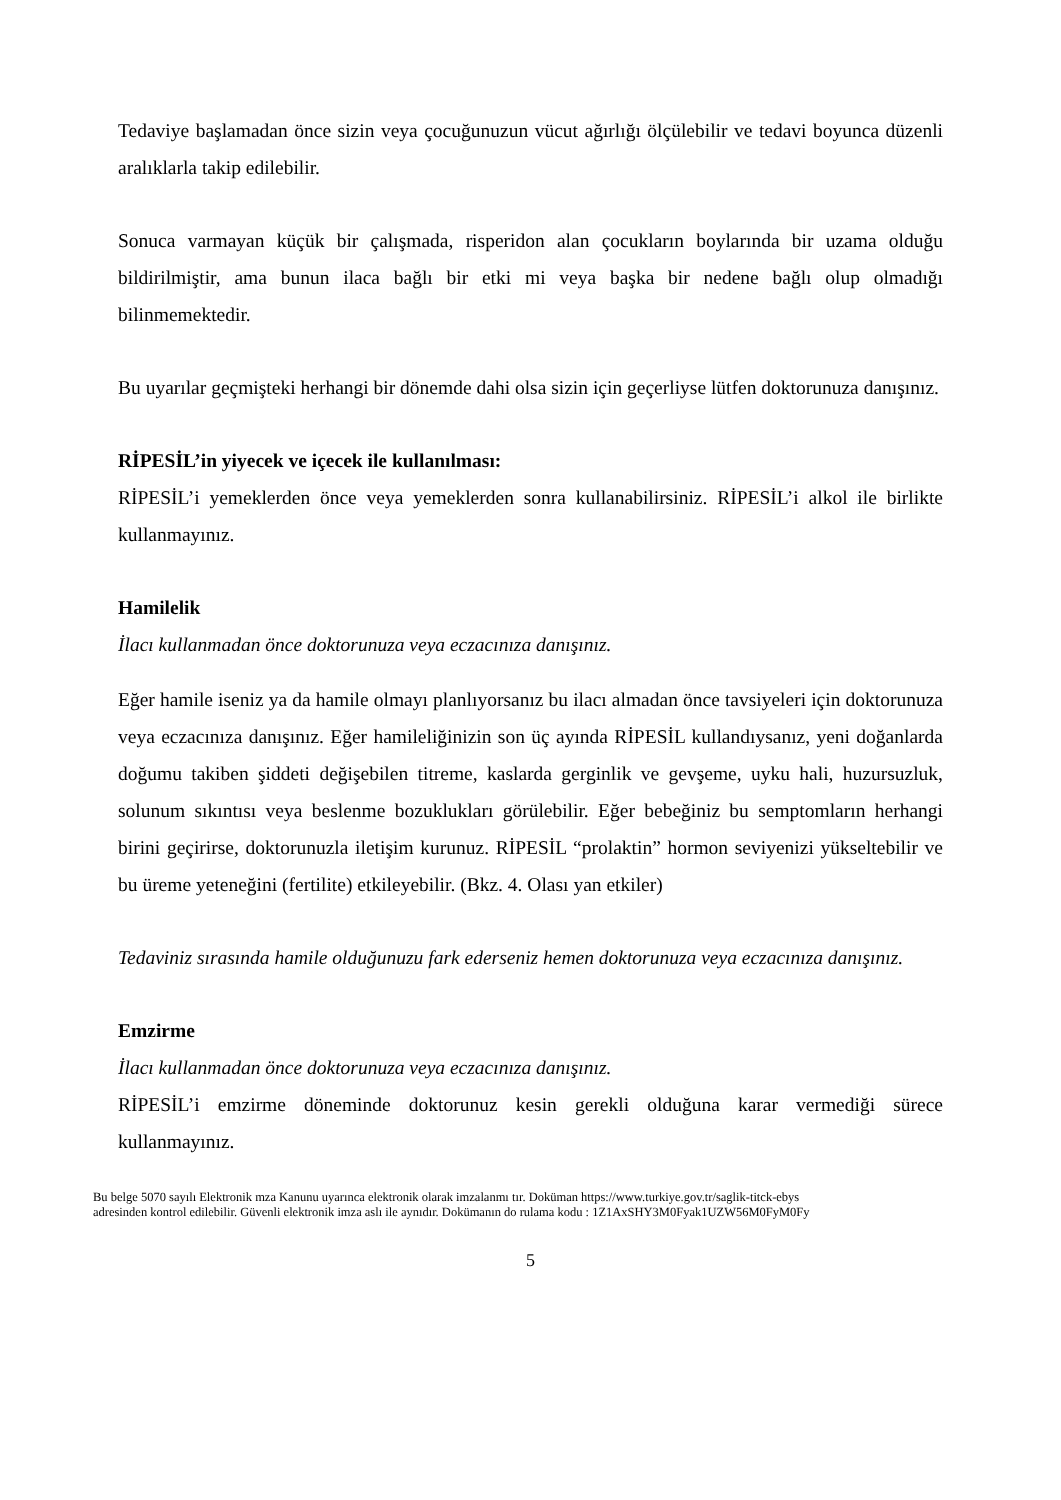Tedaviye başlamadan önce sizin veya çocuğunuzun vücut ağırlığı ölçülebilir ve tedavi boyunca düzenli aralıklarla takip edilebilir.
Sonuca varmayan küçük bir çalışmada, risperidon alan çocukların boylarında bir uzama olduğu bildirilmiştir, ama bunun ilaca bağlı bir etki mi veya başka bir nedene bağlı olup olmadığı bilinmemektedir.
Bu uyarılar geçmişteki herhangi bir dönemde dahi olsa sizin için geçerliyse lütfen doktorunuza danışınız.
RİPESİL’in yiyecek ve içecek ile kullanılması:
RİPESİL’i yemeklerden önce veya yemeklerden sonra kullanabilirsiniz. RİPESİL’i alkol ile birlikte kullanmayınız.
Hamilelik
İlacı kullanmadan önce doktorunuza veya eczacınıza danışınız.
Eğer hamile iseniz ya da hamile olmayı planlıyorsanız bu ilacı almadan önce tavsiyeleri için doktorunuza veya eczacınıza danışınız. Eğer hamileliğinizin son üç ayında RİPESİL kullandıysanız, yeni doğanlarda doğumu takiben şiddeti değişebilen titreme, kaslarda gerginlik ve gevşeme, uyku hali, huzursuzluk, solunum sıkıntısı veya beslenme bozuklukları görülebilir. Eğer bebeğiniz bu semptomların herhangi birini geçirirse, doktorunuzla iletişim kurunuz. RİPESİL “prolaktin” hormon seviyenizi yükseltebilir ve bu üreme yeteneğini (fertilite) etkileyebilir. (Bkz. 4. Olası yan etkiler)
Tedaviniz sırasında hamile olduğunuzu fark ederseniz hemen doktorunuza veya eczacınıza danışınız.
Emzirme
İlacı kullanmadan önce doktorunuza veya eczacınıza danışınız.
RİPESİL’i emzirme döneminde doktorunuz kesin gerekli olduğuna karar vermediği sürece kullanmayınız.
Bu belge 5070 sayılı Elektronik mza Kanunu uyarınca elektronik olarak imzalanmı tır. Doküman https://www.turkiye.gov.tr/saglik-titck-ebys
adresinden kontrol edilebilir. Güvenli elektronik imza aslı ile aynıdır. Dokümanın do rulama kodu : 1Z1AxSHY3M0Fyak1UZW56M0FyM0Fy
5